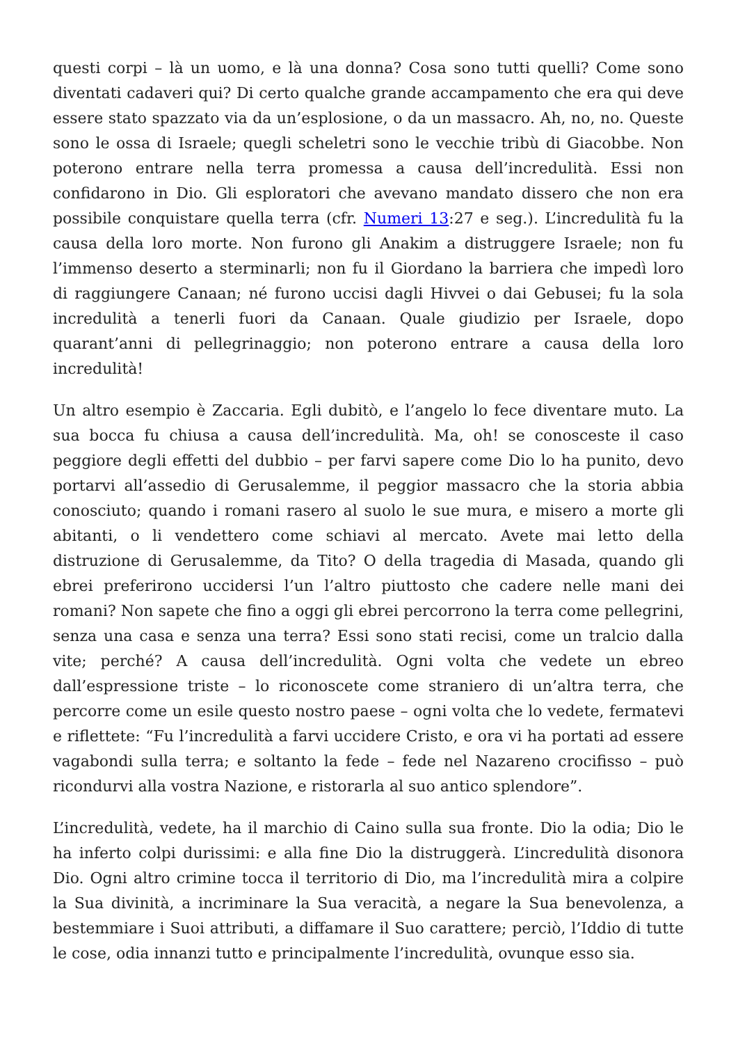questi corpi – là un uomo, e là una donna? Cosa sono tutti quelli? Come sono diventati cadaveri qui? Di certo qualche grande accampamento che era qui deve essere stato spazzato via da un’esplosione, o da un massacro. Ah, no, no. Queste sono le ossa di Israele; quegli scheletri sono le vecchie tribù di Giacobbe. Non poterono entrare nella terra promessa a causa dell’incredulità. Essi non confidarono in Dio. Gli esploratori che avevano mandato dissero che non era possibile conquistare quella terra (cfr. Numeri 13:27 e seg.). L’incredulità fu la causa della loro morte. Non furono gli Anakim a distruggere Israele; non fu l’immenso deserto a sterminarli; non fu il Giordano la barriera che impedì loro di raggiungere Canaan; né furono uccisi dagli Hivvei o dai Gebusei; fu la sola incredulità a tenerli fuori da Canaan. Quale giudizio per Israele, dopo quarant’anni di pellegrinaggio; non poterono entrare a causa della loro incredulità!
Un altro esempio è Zaccaria. Egli dubitò, e l’angelo lo fece diventare muto. La sua bocca fu chiusa a causa dell’incredulità. Ma, oh! se conosceste il caso peggiore degli effetti del dubbio – per farvi sapere come Dio lo ha punito, devo portarvi all’assedio di Gerusalemme, il peggior massacro che la storia abbia conosciuto; quando i romani rasero al suolo le sue mura, e misero a morte gli abitanti, o li vendettero come schiavi al mercato. Avete mai letto della distruzione di Gerusalemme, da Tito? O della tragedia di Masada, quando gli ebrei preferirono uccidersi l’un l’altro piuttosto che cadere nelle mani dei romani? Non sapete che fino a oggi gli ebrei percorrono la terra come pellegrini, senza una casa e senza una terra? Essi sono stati recisi, come un tralcio dalla vite; perché? A causa dell’incredulità. Ogni volta che vedete un ebreo dall’espressione triste – lo riconoscete come straniero di un’altra terra, che percorre come un esile questo nostro paese – ogni volta che lo vedete, fermatevi e riflettete: “Fu l’incredulità a farvi uccidere Cristo, e ora vi ha portati ad essere vagabondi sulla terra; e soltanto la fede – fede nel Nazareno crocifisso – può ricondurvi alla vostra Nazione, e ristorarla al suo antico splendore”.
L’incredulità, vedete, ha il marchio di Caino sulla sua fronte. Dio la odia; Dio le ha inferto colpi durissimi: e alla fine Dio la distruggerà. L’incredulità disonora Dio. Ogni altro crimine tocca il territorio di Dio, ma l’incredulità mira a colpire la Sua divinità, a incriminare la Sua veracità, a negare la Sua benevolenza, a bestemmiare i Suoi attributi, a diffamare il Suo carattere; perciò, l’Iddio di tutte le cose, odia innanzi tutto e principalmente l’incredulità, ovunque esso sia.